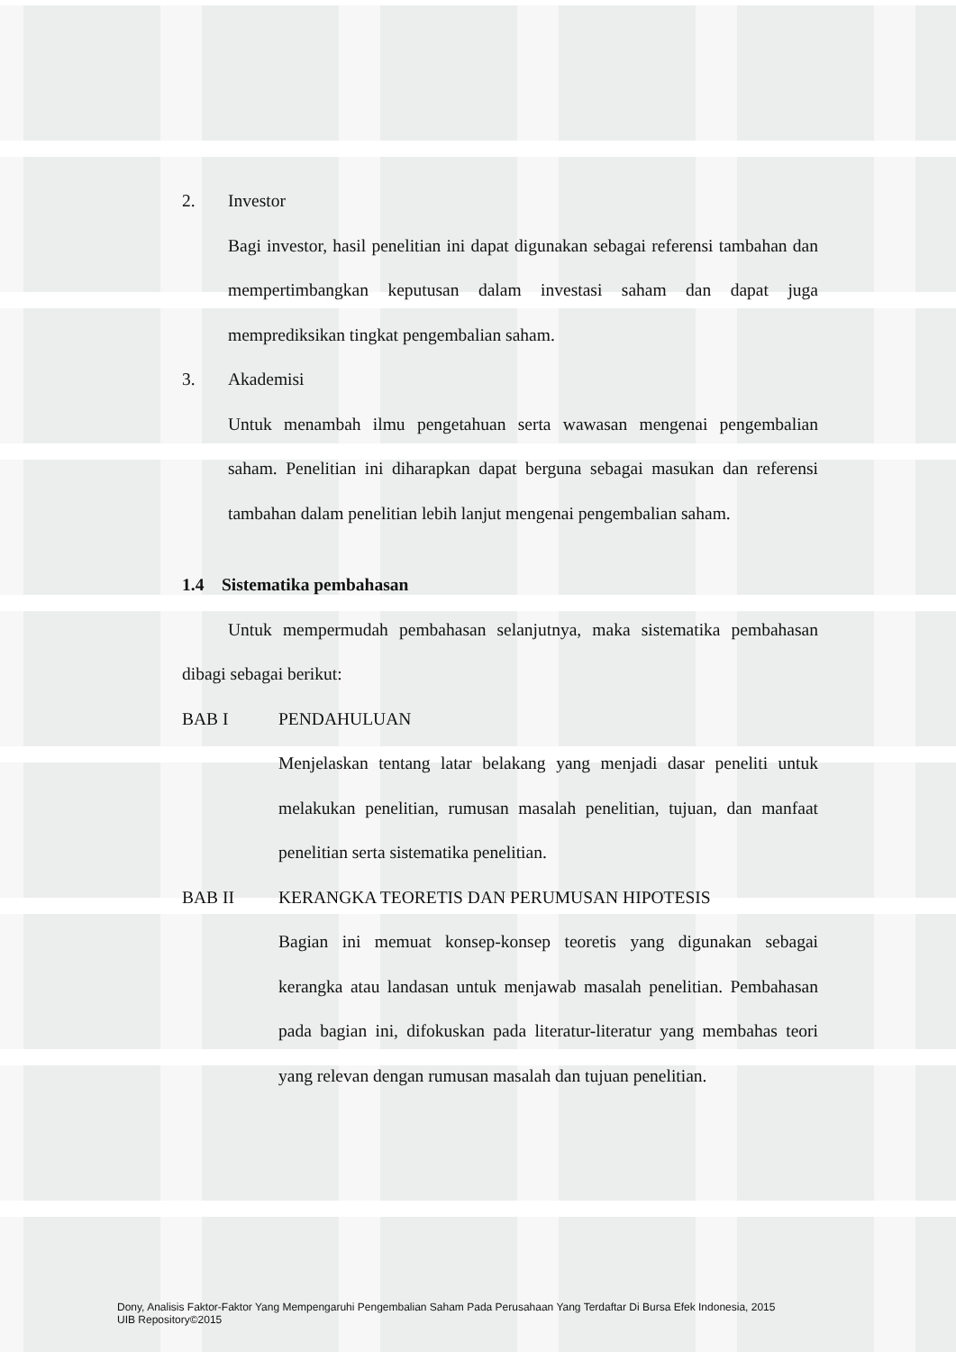2. Investor
Bagi investor, hasil penelitian ini dapat digunakan sebagai referensi tambahan dan mempertimbangkan keputusan dalam investasi saham dan dapat juga memprediksikan tingkat pengembalian saham.
3. Akademisi
Untuk menambah ilmu pengetahuan serta wawasan mengenai pengembalian saham. Penelitian ini diharapkan dapat berguna sebagai masukan dan referensi tambahan dalam penelitian lebih lanjut mengenai pengembalian saham.
1.4 Sistematika pembahasan
Untuk mempermudah pembahasan selanjutnya, maka sistematika pembahasan dibagi sebagai berikut:
BAB I PENDAHULUAN
Menjelaskan tentang latar belakang yang menjadi dasar peneliti untuk melakukan penelitian, rumusan masalah penelitian, tujuan, dan manfaat penelitian serta sistematika penelitian.
BAB II KERANGKA TEORETIS DAN PERUMUSAN HIPOTESIS
Bagian ini memuat konsep-konsep teoretis yang digunakan sebagai kerangka atau landasan untuk menjawab masalah penelitian. Pembahasan pada bagian ini, difokuskan pada literatur-literatur yang membahas teori yang relevan dengan rumusan masalah dan tujuan penelitian.
Dony, Analisis Faktor-Faktor Yang Mempengaruhi Pengembalian Saham Pada Perusahaan Yang Terdaftar Di Bursa Efek Indonesia, 2015
UIB Repository©2015